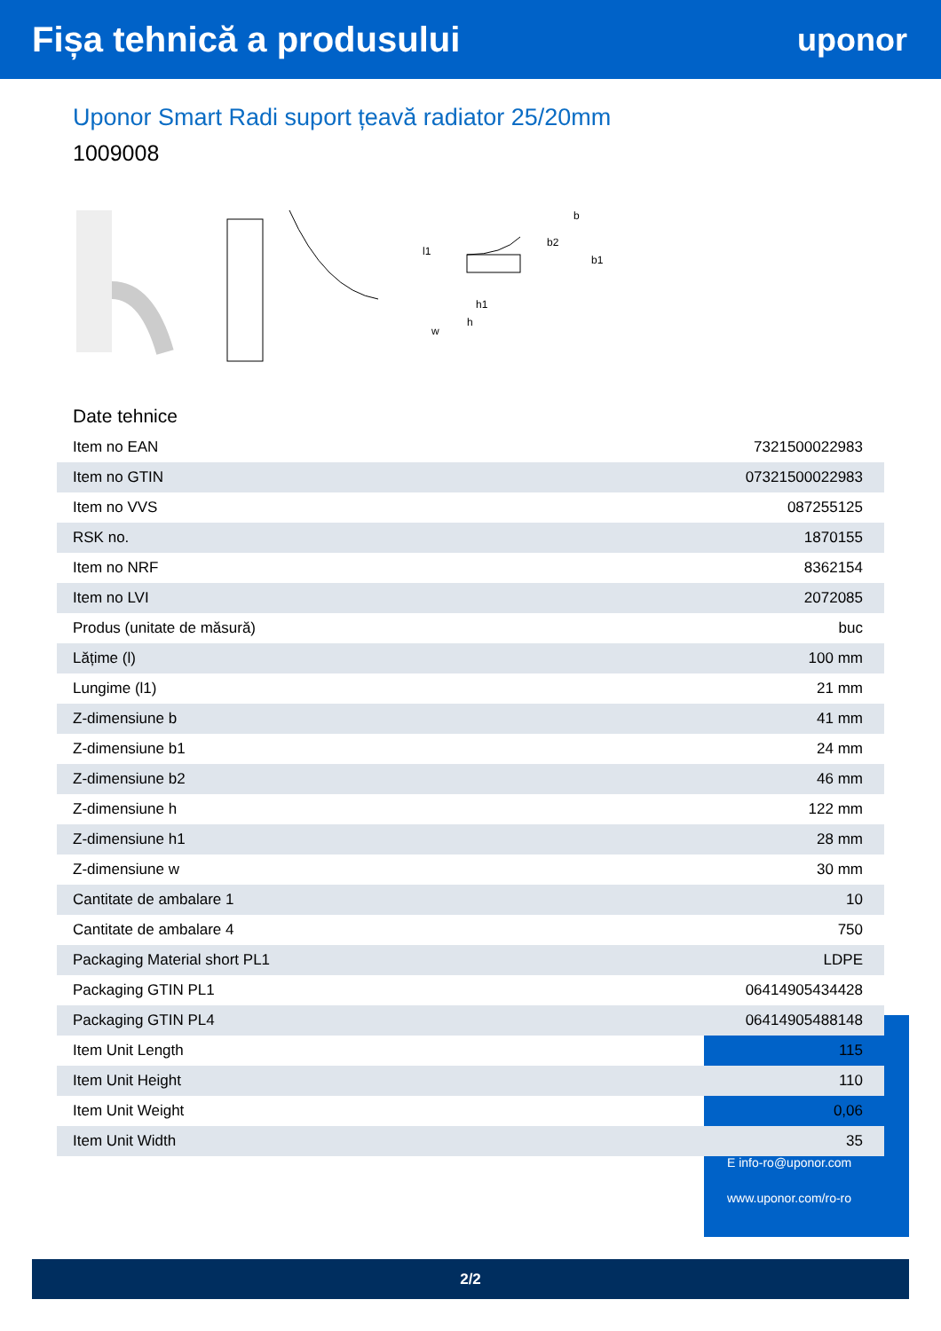Fișa tehnică a produsului uponor
Uponor Smart Radi suport țeavă radiator 25/20mm
1009008
h1
h
b
b2
b1
l1
w
Date tehnice
| Item no EAN | 7321500022983 |
| Item no GTIN | 07321500022983 |
| Item no VVS | 087255125 |
| RSK no. | 1870155 |
| Item no NRF | 8362154 |
| Item no LVI | 2072085 |
| Produs (unitate de măsură) | buc |
| Lățime (l) | 100 mm |
| Lungime (l1) | 21 mm |
| Z-dimensiune b | 41 mm |
| Z-dimensiune b1 | 24 mm |
| Z-dimensiune b2 | 46 mm |
| Z-dimensiune h | 122 mm |
| Z-dimensiune h1 | 28 mm |
| Z-dimensiune w | 30 mm |
| Cantitate de ambalare 1 | 10 |
| Cantitate de ambalare 4 | 750 |
| Packaging Material short PL1 | LDPE |
| Packaging GTIN PL1 | 06414905434428 |
| Packaging GTIN PL4 | 06414905488148 |
| Item Unit Length | 115 |
| Item Unit Height | 110 |
| Item Unit Weight | 0,06 |
| Item Unit Width | 35 |
E info-ro@uponor.com
www.uponor.com/ro-ro
2/2